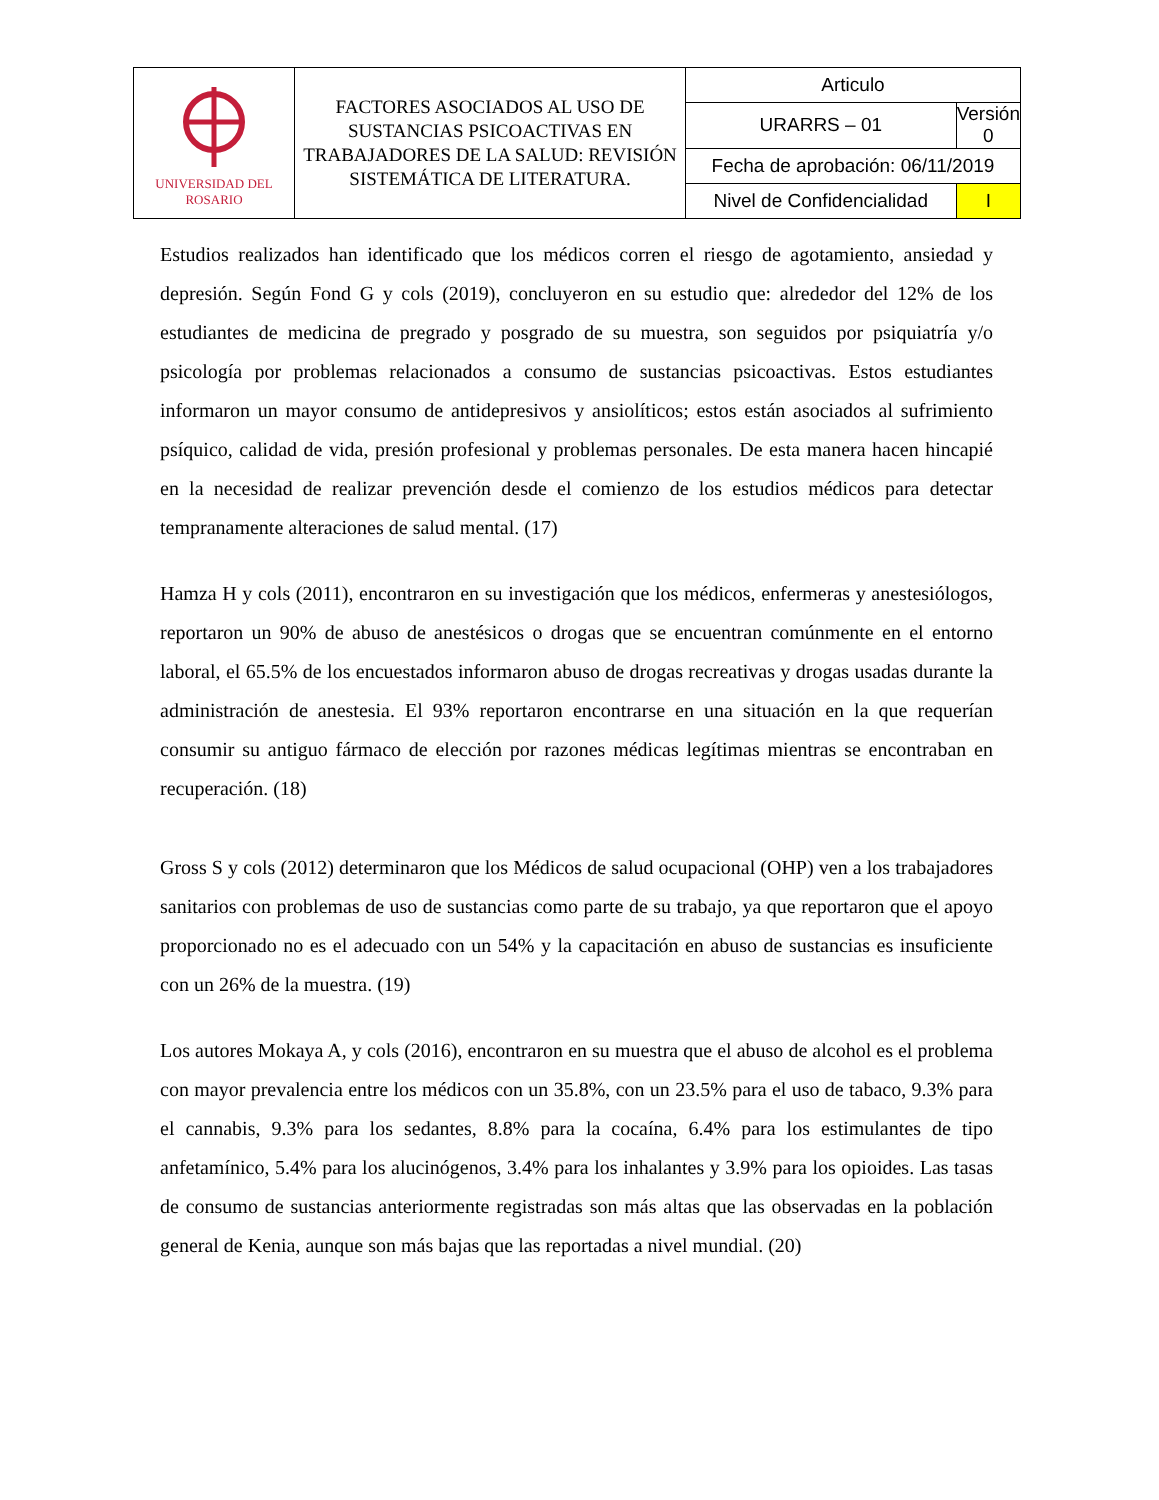| UNIVERSIDAD DEL ROSARIO | FACTORES ASOCIADOS AL USO DE SUSTANCIAS PSICOACTIVAS EN TRABAJADORES DE LA SALUD: REVISIÓN SISTEMÁTICA DE LITERATURA. | Articulo | |
| | | URARRS – 01 | Versión 0 |
| | | Fecha de aprobación: 06/11/2019 | |
| | | Nivel de Confidencialidad | I |
Estudios realizados han identificado que los médicos corren el riesgo de agotamiento, ansiedad y depresión. Según Fond G y cols (2019), concluyeron en su estudio que: alrededor del 12% de los estudiantes de medicina de pregrado y posgrado de su muestra, son seguidos por psiquiatría y/o psicología por problemas relacionados a consumo de sustancias psicoactivas. Estos estudiantes informaron un mayor consumo de antidepresivos y ansiolíticos; estos están asociados al sufrimiento psíquico, calidad de vida, presión profesional y problemas personales. De esta manera hacen hincapié en la necesidad de realizar prevención desde el comienzo de los estudios médicos para detectar tempranamente alteraciones de salud mental. (17)
Hamza H y cols (2011), encontraron en su investigación que los médicos, enfermeras y anestesiólogos, reportaron un 90% de abuso de anestésicos o drogas que se encuentran comúnmente en el entorno laboral, el 65.5% de los encuestados informaron abuso de drogas recreativas y drogas usadas durante la administración de anestesia. El 93% reportaron encontrarse en una situación en la que requerían consumir su antiguo fármaco de elección por razones médicas legítimas mientras se encontraban en recuperación. (18)
Gross S y cols (2012) determinaron que los Médicos de salud ocupacional (OHP) ven a los trabajadores sanitarios con problemas de uso de sustancias como parte de su trabajo, ya que reportaron que el apoyo proporcionado no es el adecuado con un 54% y la capacitación en abuso de sustancias es insuficiente con un 26% de la muestra. (19)
Los autores Mokaya A, y cols (2016), encontraron en su muestra que el abuso de alcohol es el problema con mayor prevalencia entre los médicos con un 35.8%, con un 23.5% para el uso de tabaco, 9.3% para el cannabis, 9.3% para los sedantes, 8.8% para la cocaína, 6.4% para los estimulantes de tipo anfetamínico, 5.4% para los alucinógenos, 3.4% para los inhalantes y 3.9% para los opioides. Las tasas de consumo de sustancias anteriormente registradas son más altas que las observadas en la población general de Kenia, aunque son más bajas que las reportadas a nivel mundial. (20)